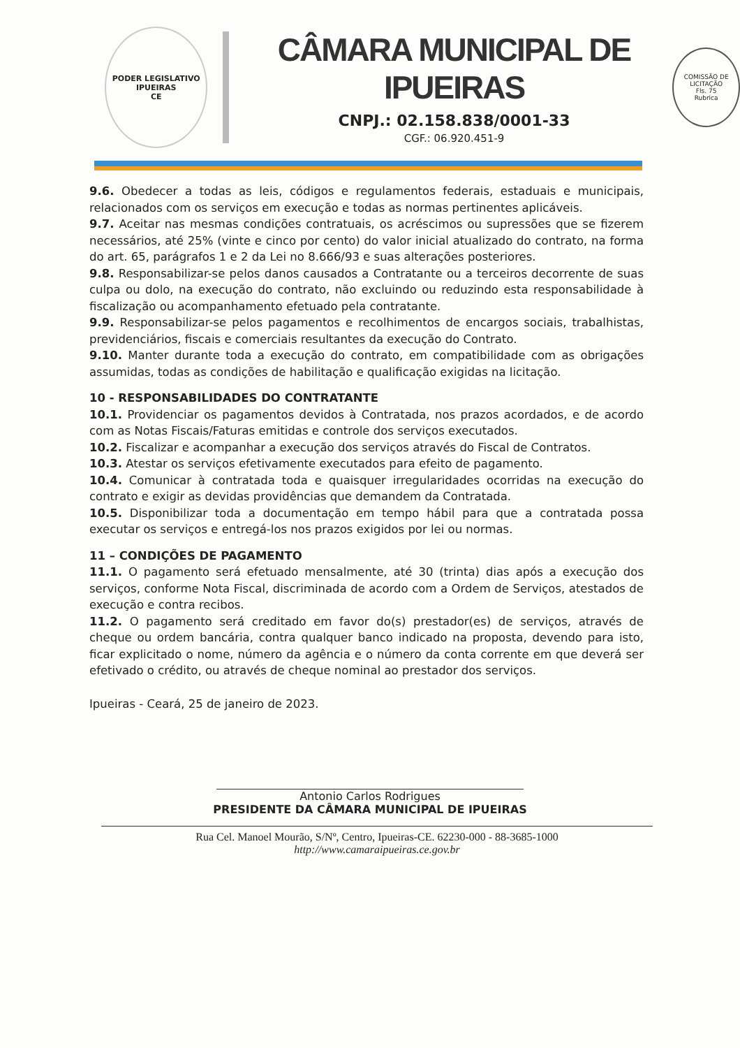PODER LEGISLATIVO
IPUEIRAS
CE
CÂMARA MUNICIPAL DE IPUEIRAS
CNPJ.: 02.158.838/0001-33
CGF.: 06.920.451-9
COMISSÃO DE LICITAÇÃO
Fls. 75
Rubrica
9.6. Obedecer a todas as leis, códigos e regulamentos federais, estaduais e municipais, relacionados com os serviços em execução e todas as normas pertinentes aplicáveis.
9.7. Aceitar nas mesmas condições contratuais, os acréscimos ou supressões que se fizerem necessários, até 25% (vinte e cinco por cento) do valor inicial atualizado do contrato, na forma do art. 65, parágrafos 1 e 2 da Lei no 8.666/93 e suas alterações posteriores.
9.8. Responsabilizar-se pelos danos causados a Contratante ou a terceiros decorrente de suas culpa ou dolo, na execução do contrato, não excluindo ou reduzindo esta responsabilidade à fiscalização ou acompanhamento efetuado pela contratante.
9.9. Responsabilizar-se pelos pagamentos e recolhimentos de encargos sociais, trabalhistas, previdenciários, fiscais e comerciais resultantes da execução do Contrato.
9.10. Manter durante toda a execução do contrato, em compatibilidade com as obrigações assumidas, todas as condições de habilitação e qualificação exigidas na licitação.
10 - RESPONSABILIDADES DO CONTRATANTE
10.1. Providenciar os pagamentos devidos à Contratada, nos prazos acordados, e de acordo com as Notas Fiscais/Faturas emitidas e controle dos serviços executados.
10.2. Fiscalizar e acompanhar a execução dos serviços através do Fiscal de Contratos.
10.3. Atestar os serviços efetivamente executados para efeito de pagamento.
10.4. Comunicar à contratada toda e quaisquer irregularidades ocorridas na execução do contrato e exigir as devidas providências que demandem da Contratada.
10.5. Disponibilizar toda a documentação em tempo hábil para que a contratada possa executar os serviços e entregá-los nos prazos exigidos por lei ou normas.
11 – CONDIÇÕES DE PAGAMENTO
11.1. O pagamento será efetuado mensalmente, até 30 (trinta) dias após a execução dos serviços, conforme Nota Fiscal, discriminada de acordo com a Ordem de Serviços, atestados de execução e contra recibos.
11.2. O pagamento será creditado em favor do(s) prestador(es) de serviços, através de cheque ou ordem bancária, contra qualquer banco indicado na proposta, devendo para isto, ficar explicitado o nome, número da agência e o número da conta corrente em que deverá ser efetivado o crédito, ou através de cheque nominal ao prestador dos serviços.
Ipueiras - Ceará, 25 de janeiro de 2023.
Antonio Carlos Rodrigues
PRESIDENTE DA CÂMARA MUNICIPAL DE IPUEIRAS
Rua Cel. Manoel Mourão, S/Nº, Centro, Ipueiras-CE. 62230-000 - 88-3685-1000
http://www.camaraipueiras.ce.gov.br